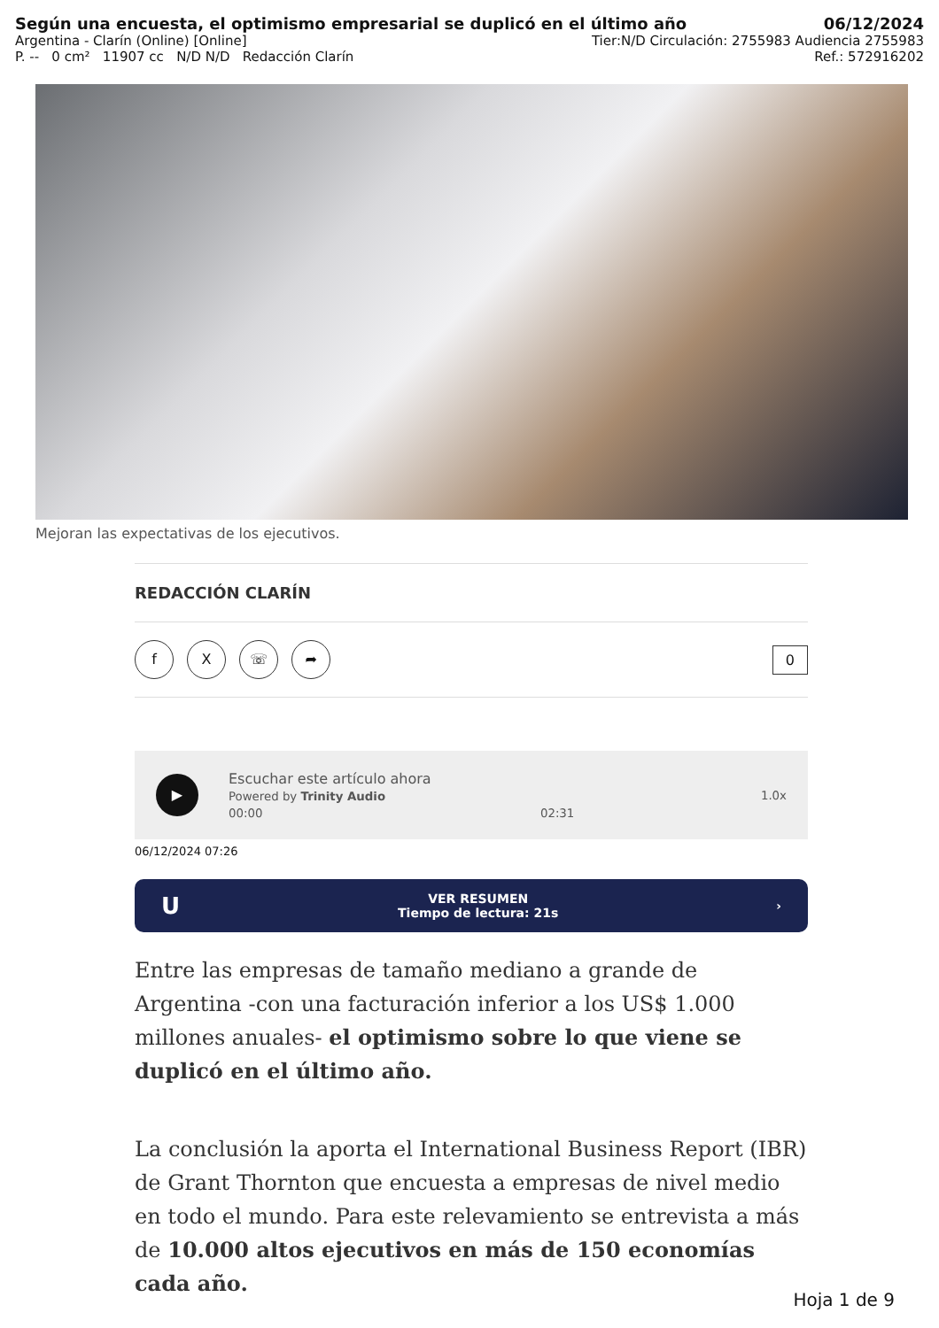Según una encuesta, el optimismo empresarial se duplicó en el último año 06/12/2024
Argentina - Clarín (Online) [Online] Tier:N/D Circulación: 2755983 Audiencia 2755983
P. -- 0 cm² 11907 cc N/D N/D Redacción Clarín Ref.: 572916202
Mejoran las expectativas de los ejecutivos.
REDACCIÓN CLARÍN
f X ☏ ➦
0
▶
Escuchar este artículo ahora
Powered by Trinity Audio
00:00 02:31
1.0x
06/12/2024 07:26
U VER RESUMEN
Tiempo de lectura: 21s ›
Entre las empresas de tamaño mediano a grande de Argentina -con una facturación inferior a los US$ 1.000 millones anuales- el optimismo sobre lo que viene se duplicó en el último año.
La conclusión la aporta el International Business Report (IBR) de Grant Thornton que encuesta a empresas de nivel medio en todo el mundo. Para este relevamiento se entrevista a más de 10.000 altos ejecutivos en más de 150 economías cada año.
Hoja 1 de 9